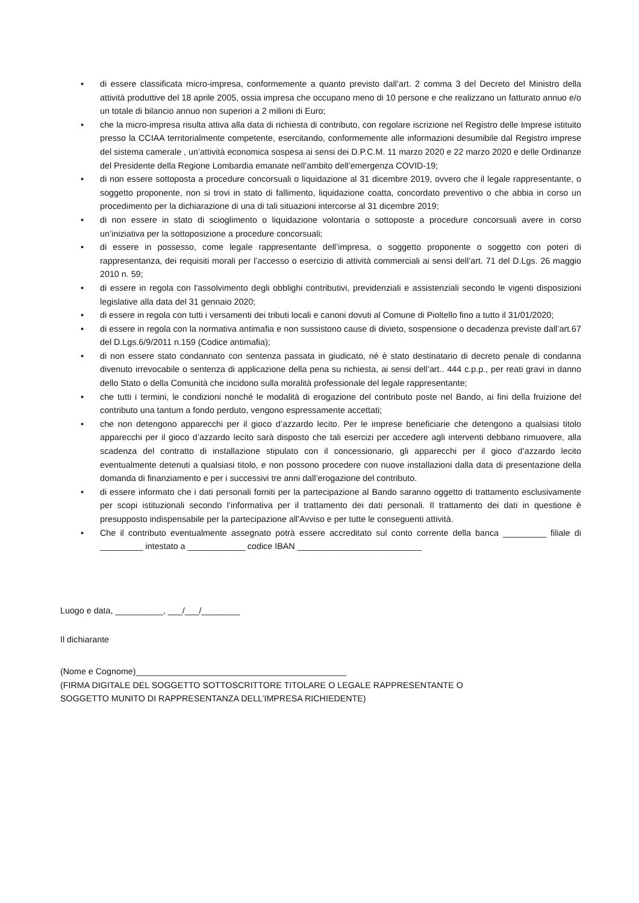• di essere classificata micro-impresa, conformemente a quanto previsto dall’art. 2 comma 3 del Decreto del Ministro della attività produttive del 18 aprile 2005, ossia impresa che occupano meno di 10 persone e che realizzano un fatturato annuo e/o un totale di bilancio annuo non superiori a 2 milioni di Euro;
• che la micro-impresa risulta attiva alla data di richiesta di contributo, con regolare iscrizione nel Registro delle Imprese istituito presso la CCIAA territorialmente competente, esercitando, conformemente alle informazioni desumibile dal Registro imprese del sistema camerale , un’attività economica sospesa ai sensi dei D.P.C.M. 11 marzo 2020 e 22 marzo 2020 e delle Ordinanze del Presidente della Regione Lombardia emanate nell’ambito dell’emergenza COVID-19;
• di non essere sottoposta a procedure concorsuali o liquidazione al 31 dicembre 2019, ovvero che il legale rappresentante, o soggetto proponente, non si trovi in stato di fallimento, liquidazione coatta, concordato preventivo o che abbia in corso un procedimento per la dichiarazione di una di tali situazioni intercorse al 31 dicembre 2019;
• di non essere in stato di scioglimento o liquidazione volontaria o sottoposte a procedure concorsuali avere in corso un’iniziativa per la sottoposizione a procedure concorsuali;
• di essere in possesso, come legale rappresentante dell’impresa, o soggetto proponente o soggetto con poteri di rappresentanza, dei requisiti morali per l’accesso o esercizio di attività commerciali ai sensi dell’art. 71 del D.Lgs. 26 maggio 2010 n. 59;
• di essere in regola con l'assolvimento degli obblighi contributivi, previdenziali e assistenziali secondo le vigenti disposizioni legislative alla data del 31 gennaio 2020;
• di essere in regola con tutti i versamenti dei tributi locali e canoni dovuti al Comune di Pioltello fino a tutto il 31/01/2020;
• di essere in regola con la normativa antimafia e non sussistono cause di divieto, sospensione o decadenza previste dall’art.67 del D.Lgs.6/9/2011 n.159 (Codice antimafia);
• di non essere stato condannato con sentenza passata in giudicato, né è stato destinatario di decreto penale di condanna divenuto irrevocabile o sentenza di applicazione della pena su richiesta, ai sensi dell’art.. 444 c.p.p., per reati gravi in danno dello Stato o della Comunità che incidono sulla moralità professionale del legale rappresentante;
• che tutti i termini, le condizioni nonché le modalità di erogazione del contributo poste nel Bando, ai fini della fruizione del contributo una tantum a fondo perduto, vengono espressamente accettati;
• che non detengono apparecchi per il gioco d’azzardo lecito. Per le imprese beneficiarie che detengono a qualsiasi titolo apparecchi per il gioco d’azzardo lecito sarà disposto che tali esercizi per accedere agli interventi debbano rimuovere, alla scadenza del contratto di installazione stipulato con il concessionario, gli apparecchi per il gioco d’azzardo lecito eventualmente detenuti a qualsiasi titolo, e non possono procedere con nuove installazioni dalla data di presentazione della domanda di finanziamento e per i successivi tre anni dall’erogazione del contributo.
• di essere informato che i dati personali forniti per la partecipazione al Bando saranno oggetto di trattamento esclusivamente per scopi istituzionali secondo l’informativa per il trattamento dei dati personali. Il trattamento dei dati in questione è presupposto indispensabile per la partecipazione all'Avviso e per tutte le conseguenti attività.
• Che il contributo eventualmente assegnato potrà essere accreditato sul conto corrente della banca _________ filiale di _________ intestato a ____________ codice IBAN __________________________
Luogo e data, __________, ___/___/________
Il dichiarante
(Nome e Cognome)____________________________________________
(FIRMA DIGITALE DEL SOGGETTO SOTTOSCRITTORE TITOLARE O LEGALE RAPPRESENTANTE O
SOGGETTO MUNITO DI RAPPRESENTANZA DELL’IMPRESA RICHIEDENTE)